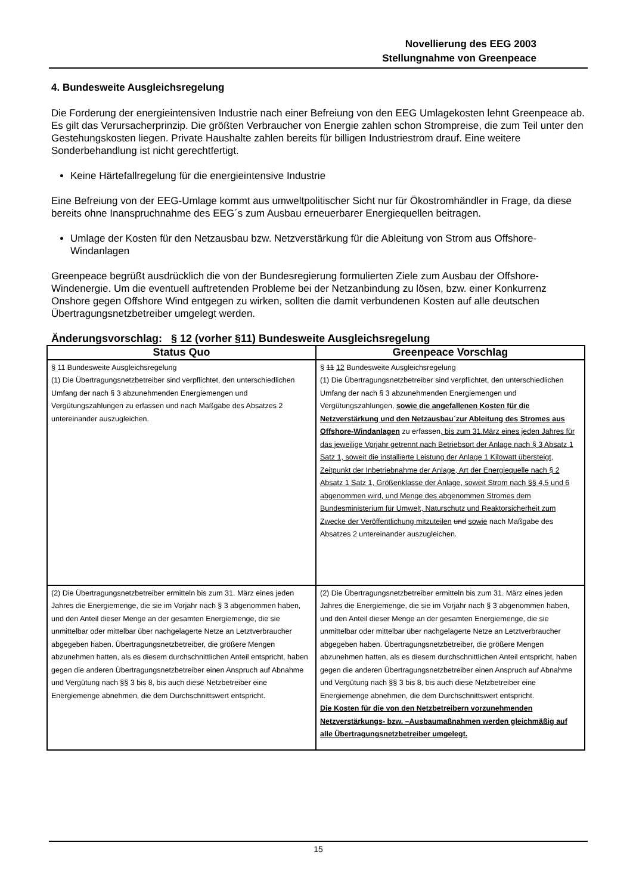Novellierung des EEG 2003
Stellungnahme von Greenpeace
4. Bundesweite Ausgleichsregelung
Die Forderung der energieintensiven Industrie nach einer Befreiung von den EEG Umlagekosten lehnt Greenpeace ab. Es gilt das Verursacherprinzip. Die größten Verbraucher von Energie zahlen schon Strompreise, die zum Teil unter den Gestehungskosten liegen. Private Haushalte zahlen bereits für billigen Industriestrom drauf. Eine weitere Sonderbehandlung ist nicht gerechtfertigt.
Keine Härtefallregelung für die energieintensive Industrie
Eine Befreiung von der EEG-Umlage kommt aus umweltpolitischer Sicht nur für Ökostromhändler in Frage, da diese bereits ohne Inanspruchnahme des EEG´s zum Ausbau erneuerbarer Energiequellen beitragen.
Umlage der Kosten für den Netzausbau bzw. Netzverstärkung für die Ableitung von Strom aus Offshore-Windanlagen
Greenpeace begrüßt ausdrücklich die von der Bundesregierung formulierten Ziele zum Ausbau der Offshore-Windenergie. Um die eventuell auftretenden Probleme bei der Netzanbindung zu lösen, bzw. einer Konkurrenz Onshore gegen Offshore Wind entgegen zu wirken, sollten die damit verbundenen Kosten auf alle deutschen Übertragungsnetzbetreiber umgelegt werden.
Änderungsvorschlag: § 12 (vorher §11) Bundesweite Ausgleichsregelung
| Status Quo | Greenpeace Vorschlag |
| --- | --- |
| § 11 Bundesweite Ausgleichsregelung (1) Die Übertragungsnetzbetreiber sind verpflichtet, den unterschiedlichen Umfang der nach § 3 abzunehmenden Energiemengen und Vergütungszahlungen zu erfassen und nach Maßgabe des Absatzes 2 untereinander auszugleichen. | § 11 12 Bundesweite Ausgleichsregelung (1) Die Übertragungsnetzbetreiber sind verpflichtet, den unterschiedlichen Umfang der nach § 3 abzunehmenden Energiemengen und Vergütungszahlungen, sowie die angefallenen Kosten für die Netzverstärkung und den Netzausbau´zur Ableitung des Stromes aus Offshore-Windanlagen zu erfassen , bis zum 31.März eines jeden Jahres für das jeweilige Vorjahr getrennt nach Betriebsort der Anlage nach § 3 Absatz 1 Satz 1, soweit die installierte Leistung der Anlage 1 Kilowatt übersteigt, Zeitpunkt der Inbetriebnahme der Anlage, Art der Energiequelle nach § 2 Absatz 1 Satz 1, Größenklasse der Anlage, soweit Strom nach §§ 4,5 und 6 abgenommen wird, und Menge des abgenommen Stromes dem Bundesministerium für Umwelt, Naturschutz und Reaktorsicherheit zum Zwecke der Veröffentlichung mitzuteilen und sowie nach Maßgabe des Absatzes 2 untereinander auszugleichen. |
| (2) Die Übertragungsnetzbetreiber ermitteln bis zum 31. März eines jeden Jahres die Energiemenge, die sie im Vorjahr nach § 3 abgenommen haben, und den Anteil dieser Menge an der gesamten Energiemenge, die sie unmittelbar oder mittelbar über nachgelagerte Netze an Letztverbraucher abgegeben haben. Übertragungsnetzbetreiber, die größere Mengen abzunehmen hatten, als es diesem durchschnittlichen Anteil entspricht, haben gegen die anderen Übertragungsnetzbetreiber einen Anspruch auf Abnahme und Vergütung nach §§ 3 bis 8, bis auch diese Netzbetreiber eine Energiemenge abnehmen, die dem Durchschnittswert entspricht. | (2) Die Übertragungsnetzbetreiber ermitteln bis zum 31. März eines jeden Jahres die Energiemenge, die sie im Vorjahr nach § 3 abgenommen haben, und den Anteil dieser Menge an der gesamten Energiemenge, die sie unmittelbar oder mittelbar über nachgelagerte Netze an Letztverbraucher abgegeben haben. Übertragungsnetzbetreiber, die größere Mengen abzunehmen hatten, als es diesem durchschnittlichen Anteil entspricht, haben gegen die anderen Übertragungsnetzbetreiber einen Anspruch auf Abnahme und Vergütung nach §§ 3 bis 8, bis auch diese Netzbetreiber eine Energiemenge abnehmen, die dem Durchschnittswert entspricht. Die Kosten für die von den Netzbetreibern vorzunehmenden Netzverstärkungs- bzw. –Ausbaumaßnahmen werden gleichmäßig auf alle Übertragungsnetzbetreiber umgelegt. |
15